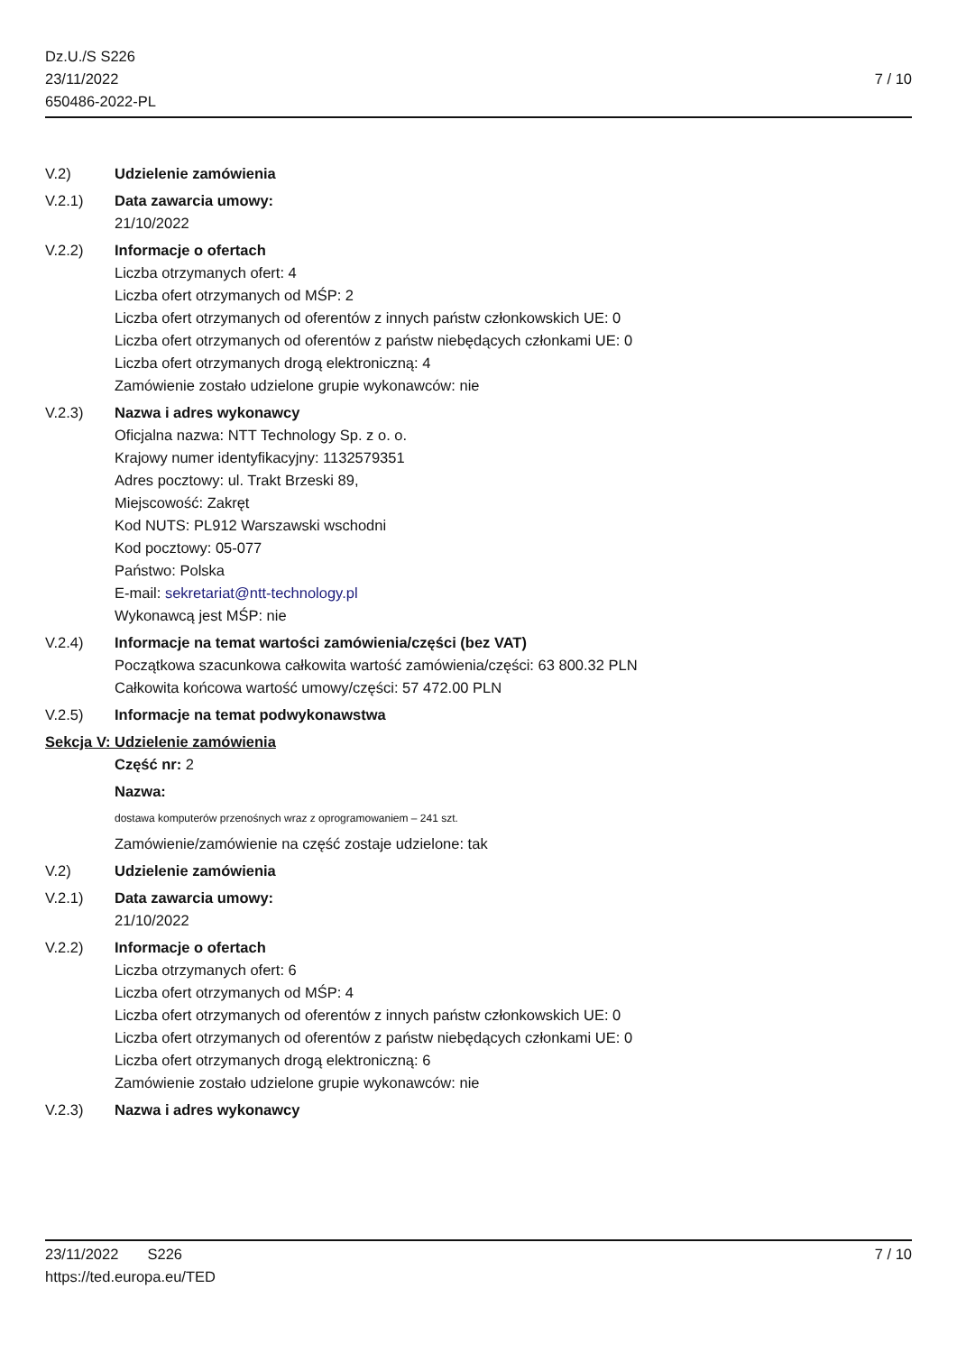Dz.U./S S226
23/11/2022
650486-2022-PL
7 / 10
V.2) Udzielenie zamówienia
V.2.1) Data zawarcia umowy:
21/10/2022
V.2.2) Informacje o ofertach
Liczba otrzymanych ofert: 4
Liczba ofert otrzymanych od MŚP: 2
Liczba ofert otrzymanych od oferentów z innych państw członkowskich UE: 0
Liczba ofert otrzymanych od oferentów z państw niebędących członkami UE: 0
Liczba ofert otrzymanych drogą elektroniczną: 4
Zamówienie zostało udzielone grupie wykonawców: nie
V.2.3) Nazwa i adres wykonawcy
Oficjalna nazwa: NTT Technology Sp. z o. o.
Krajowy numer identyfikacyjny: 1132579351
Adres pocztowy: ul. Trakt Brzeski 89,
Miejscowość: Zakręt
Kod NUTS: PL912 Warszawski wschodni
Kod pocztowy: 05-077
Państwo: Polska
E-mail: sekretariat@ntt-technology.pl
Wykonawcą jest MŚP: nie
V.2.4) Informacje na temat wartości zamówienia/części (bez VAT)
Początkowa szacunkowa całkowita wartość zamówienia/części: 63 800.32 PLN
Całkowita końcowa wartość umowy/części: 57 472.00 PLN
V.2.5) Informacje na temat podwykonawstwa
Sekcja V: Udzielenie zamówienia
Część nr: 2
Nazwa:
dostawa komputerów przenośnych wraz z oprogramowaniem – 241 szt.
Zamówienie/zamówienie na część zostaje udzielone: tak
V.2) Udzielenie zamówienia
V.2.1) Data zawarcia umowy:
21/10/2022
V.2.2) Informacje o ofertach
Liczba otrzymanych ofert: 6
Liczba ofert otrzymanych od MŚP: 4
Liczba ofert otrzymanych od oferentów z innych państw członkowskich UE: 0
Liczba ofert otrzymanych od oferentów z państw niebędących członkami UE: 0
Liczba ofert otrzymanych drogą elektroniczną: 6
Zamówienie zostało udzielone grupie wykonawców: nie
V.2.3) Nazwa i adres wykonawcy
23/11/2022 S226 7 / 10
https://ted.europa.eu/TED